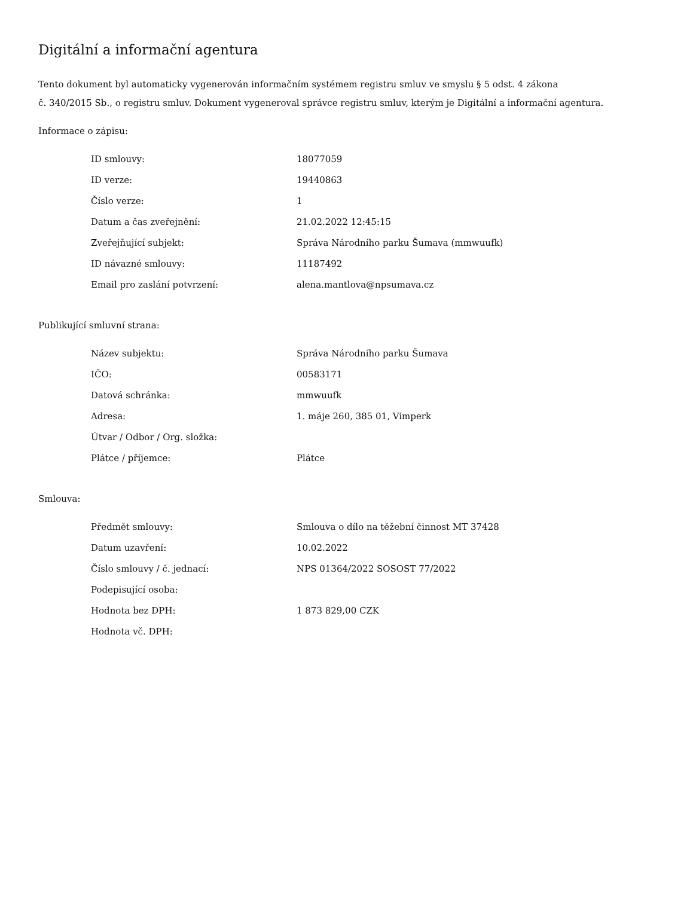Digitální a informační agentura
Tento dokument byl automaticky vygenerován informačním systémem registru smluv ve smyslu § 5 odst. 4 zákona
č. 340/2015 Sb., o registru smluv. Dokument vygeneroval správce registru smluv, kterým je Digitální a informační agentura.
Informace o zápisu:
| ID smlouvy: | 18077059 |
| ID verze: | 19440863 |
| Číslo verze: | 1 |
| Datum a čas zveřejnění: | 21.02.2022 12:45:15 |
| Zveřejňující subjekt: | Správa Národního parku Šumava (mmwuufk) |
| ID návazné smlouvy: | 11187492 |
| Email pro zaslání potvrzení: | alena.mantlova@npsumava.cz |
Publikující smluvní strana:
| Název subjektu: | Správa Národního parku Šumava |
| IČO: | 00583171 |
| Datová schránka: | mmwuufk |
| Adresa: | 1. máje 260, 385 01, Vimperk |
| Útvar / Odbor / Org. složka: | |
| Plátce / příjemce: | Plátce |
Smlouva:
| Předmět smlouvy: | Smlouva o dílo na těžební činnost MT 37428 |
| Datum uzavření: | 10.02.2022 |
| Číslo smlouvy / č. jednací: | NPS 01364/2022 SOSOST 77/2022 |
| Podepisující osoba: | |
| Hodnota bez DPH: | 1 873 829,00 CZK |
| Hodnota vč. DPH: | |